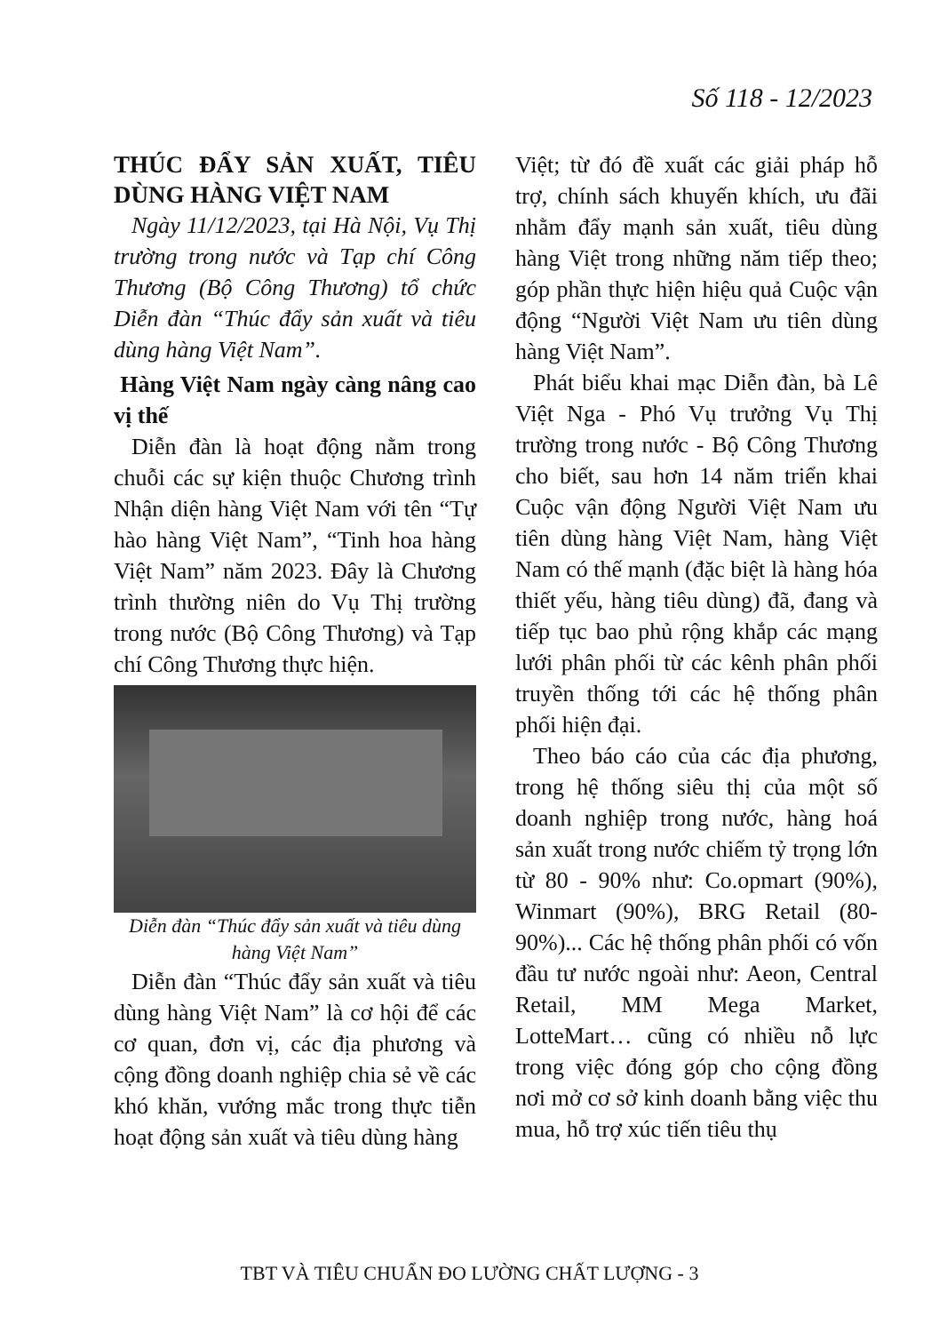Số 118 - 12/2023
THÚC ĐẨY SẢN XUẤT, TIÊU DÙNG HÀNG VIỆT NAM
Ngày 11/12/2023, tại Hà Nội, Vụ Thị trường trong nước và Tạp chí Công Thương (Bộ Công Thương) tổ chức Diễn đàn “Thúc đẩy sản xuất và tiêu dùng hàng Việt Nam”.
Hàng Việt Nam ngày càng nâng cao vị thế
Diễn đàn là hoạt động nằm trong chuỗi các sự kiện thuộc Chương trình Nhận diện hàng Việt Nam với tên “Tự hào hàng Việt Nam”, “Tinh hoa hàng Việt Nam” năm 2023. Đây là Chương trình thường niên do Vụ Thị trường trong nước (Bộ Công Thương) và Tạp chí Công Thương thực hiện.
Diễn đàn “Thúc đẩy sản xuất và tiêu dùng hàng Việt Nam”
Diễn đàn “Thúc đẩy sản xuất và tiêu dùng hàng Việt Nam” là cơ hội để các cơ quan, đơn vị, các địa phương và cộng đồng doanh nghiệp chia sẻ về các khó khăn, vướng mắc trong thực tiễn hoạt động sản xuất và tiêu dùng hàng
Việt; từ đó đề xuất các giải pháp hỗ trợ, chính sách khuyến khích, ưu đãi nhằm đẩy mạnh sản xuất, tiêu dùng hàng Việt trong những năm tiếp theo; góp phần thực hiện hiệu quả Cuộc vận động “Người Việt Nam ưu tiên dùng hàng Việt Nam”.
Phát biểu khai mạc Diễn đàn, bà Lê Việt Nga - Phó Vụ trưởng Vụ Thị trường trong nước - Bộ Công Thương cho biết, sau hơn 14 năm triển khai Cuộc vận động Người Việt Nam ưu tiên dùng hàng Việt Nam, hàng Việt Nam có thế mạnh (đặc biệt là hàng hóa thiết yếu, hàng tiêu dùng) đã, đang và tiếp tục bao phủ rộng khắp các mạng lưới phân phối từ các kênh phân phối truyền thống tới các hệ thống phân phối hiện đại.
Theo báo cáo của các địa phương, trong hệ thống siêu thị của một số doanh nghiệp trong nước, hàng hoá sản xuất trong nước chiếm tỷ trọng lớn từ 80 - 90% như: Co.opmart (90%), Winmart (90%), BRG Retail (80-90%)... Các hệ thống phân phối có vốn đầu tư nước ngoài như: Aeon, Central Retail, MM Mega Market, LotteMart… cũng có nhiều nỗ lực trong việc đóng góp cho cộng đồng nơi mở cơ sở kinh doanh bằng việc thu mua, hỗ trợ xúc tiến tiêu thụ
TBT VÀ TIÊU CHUẨN ĐO LƯỜNG CHẤT LƯỢNG - 3